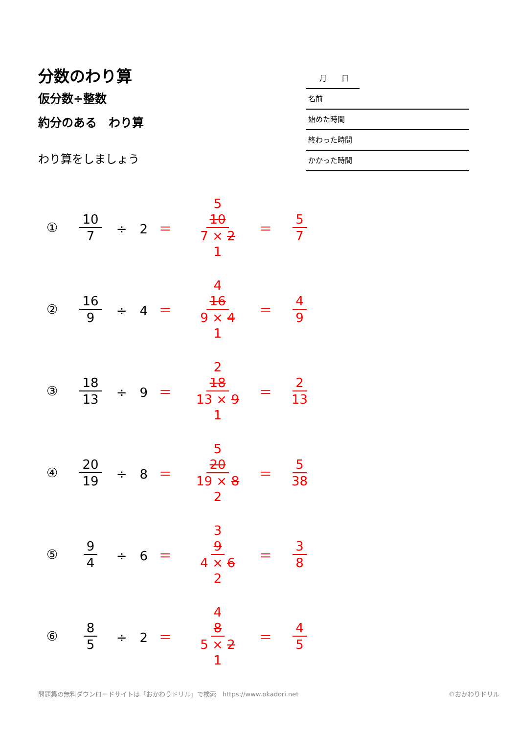分数のわり算
仮分数÷整数
約分のある　わり算
わり算をしましょう
月　　日
名前
始めた時間
終わった時間
かかった時間
① 10 7 ÷　2 ＝ 5 10 7 × 2 1 ＝ 5 7
② 16 9 ÷　4 ＝ 4 16 9 × 4 1 ＝ 4 9
③ 18 13 ÷　9 ＝ 2 18 13 × 9 1 ＝ 2 13
④ 20 19 ÷　8 ＝ 5 20 19 × 8 2 ＝ 5 38
⑤ 9 4 ÷　6 ＝ 3 9 4 × 6 2 ＝ 3 8
⑥ 8 5 ÷　2 ＝ 4 8 5 × 2 1 ＝ 4 5
問題集の無料ダウンロードサイトは「おかわりドリル」で検索　https://www.okadori.net ©おかわりドリル